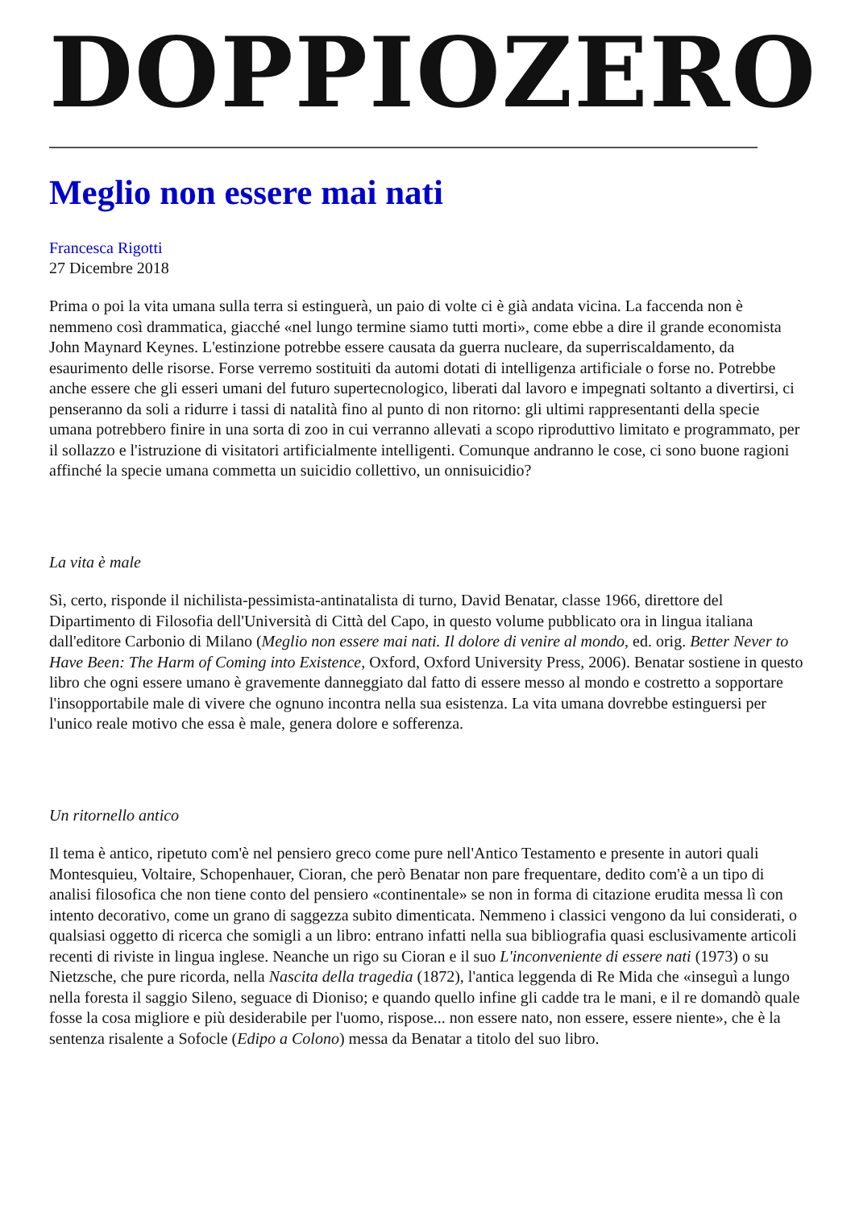DOPPIOZERO
Meglio non essere mai nati
Francesca Rigotti
27 Dicembre 2018
Prima o poi la vita umana sulla terra si estinguerà, un paio di volte ci è già andata vicina. La faccenda non è nemmeno così drammatica, giacché «nel lungo termine siamo tutti morti», come ebbe a dire il grande economista John Maynard Keynes. L'estinzione potrebbe essere causata da guerra nucleare, da superriscaldamento, da esaurimento delle risorse. Forse verremo sostituiti da automi dotati di intelligenza artificiale o forse no. Potrebbe anche essere che gli esseri umani del futuro supertecnologico, liberati dal lavoro e impegnati soltanto a divertirsi, ci penseranno da soli a ridurre i tassi di natalità fino al punto di non ritorno: gli ultimi rappresentanti della specie umana potrebbero finire in una sorta di zoo in cui verranno allevati a scopo riproduttivo limitato e programmato, per il sollazzo e l'istruzione di visitatori artificialmente intelligenti. Comunque andranno le cose, ci sono buone ragioni affinché la specie umana commetta un suicidio collettivo, un onnisuicidio?
La vita è male
Sì, certo, risponde il nichilista-pessimista-antinatalista di turno, David Benatar, classe 1966, direttore del Dipartimento di Filosofia dell'Università di Città del Capo, in questo volume pubblicato ora in lingua italiana dall'editore Carbonio di Milano (Meglio non essere mai nati. Il dolore di venire al mondo, ed. orig. Better Never to Have Been: The Harm of Coming into Existence, Oxford, Oxford University Press, 2006). Benatar sostiene in questo libro che ogni essere umano è gravemente danneggiato dal fatto di essere messo al mondo e costretto a sopportare l'insopportabile male di vivere che ognuno incontra nella sua esistenza. La vita umana dovrebbe estinguersi per l'unico reale motivo che essa è male, genera dolore e sofferenza.
Un ritornello antico
Il tema è antico, ripetuto com'è nel pensiero greco come pure nell'Antico Testamento e presente in autori quali Montesquieu, Voltaire, Schopenhauer, Cioran, che però Benatar non pare frequentare, dedito com'è a un tipo di analisi filosofica che non tiene conto del pensiero «continentale» se non in forma di citazione erudita messa lì con intento decorativo, come un grano di saggezza subito dimenticata. Nemmeno i classici vengono da lui considerati, o qualsiasi oggetto di ricerca che somigli a un libro: entrano infatti nella sua bibliografia quasi esclusivamente articoli recenti di riviste in lingua inglese. Neanche un rigo su Cioran e il suo L'inconveniente di essere nati (1973) o su Nietzsche, che pure ricorda, nella Nascita della tragedia (1872), l'antica leggenda di Re Mida che «inseguì a lungo nella foresta il saggio Sileno, seguace di Dioniso; e quando quello infine gli cadde tra le mani, e il re domandò quale fosse la cosa migliore e più desiderabile per l'uomo, rispose... non essere nato, non essere, essere niente», che è la sentenza risalente a Sofocle (Edipo a Colono) messa da Benatar a titolo del suo libro.